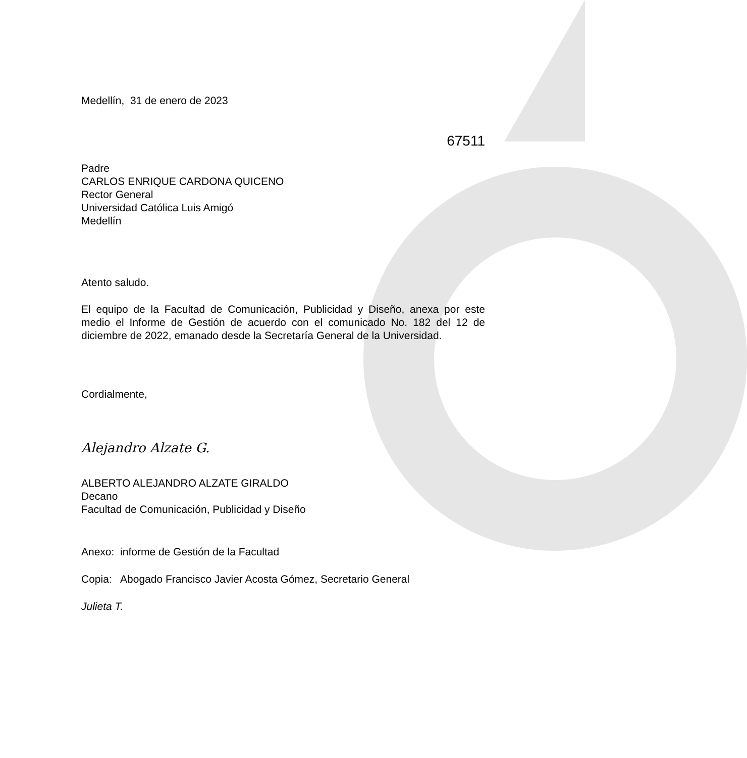Medellín, 31 de enero de 2023
67511
Padre
CARLOS ENRIQUE CARDONA QUICENO
Rector General
Universidad Católica Luis Amigó
Medellín
Atento saludo.
El equipo de la Facultad de Comunicación, Publicidad y Diseño, anexa por este medio el Informe de Gestión de acuerdo con el comunicado No. 182 del 12 de diciembre de 2022, emanado desde la Secretaría General de la Universidad.
Cordialmente,
Alejandro Alzate G.
ALBERTO ALEJANDRO ALZATE GIRALDO
Decano
Facultad de Comunicación, Publicidad y Diseño
Anexo: informe de Gestión de la Facultad
Copia: Abogado Francisco Javier Acosta Gómez, Secretario General
Julieta T.